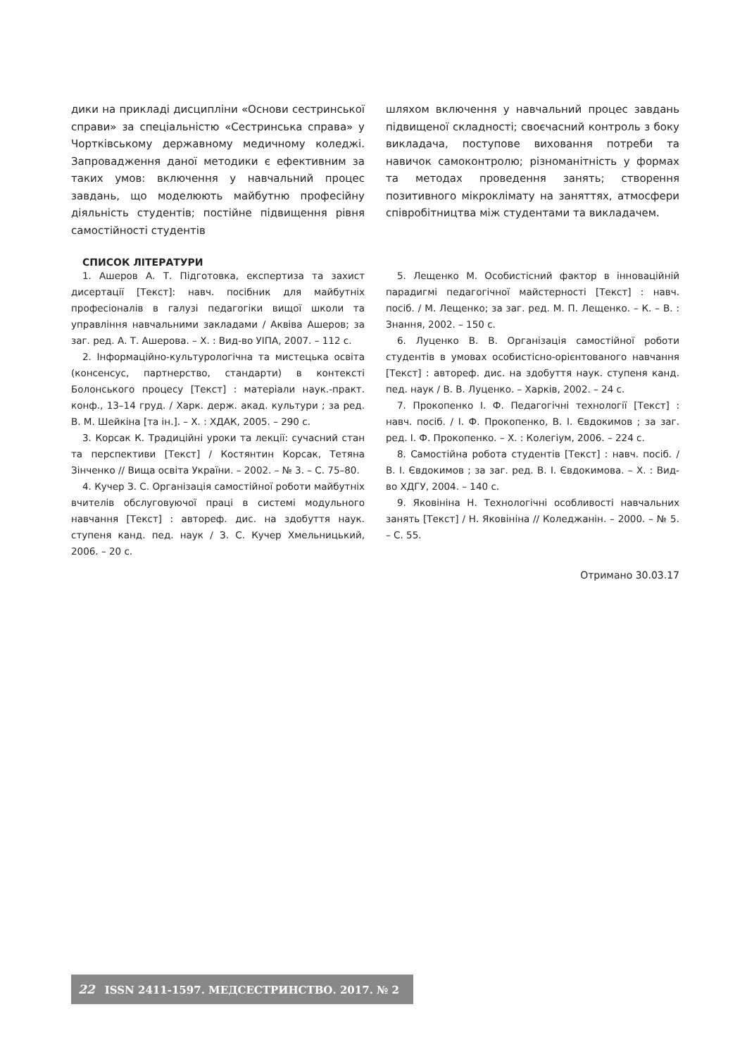дики на прикладі дисципліни «Основи сестринської справи» за спеціальністю «Сестринська справа» у Чортківському державному медичному коледжі. Запровадження даної методики є ефективним за таких умов: включення у навчальний процес завдань, що моделюють майбутню професійну діяльність студентів; постійне підвищення рівня самостійності студентів
шляхом включення у навчальний процес завдань підвищеної складності; своєчасний контроль з боку викладача, поступове виховання потреби та навичок самоконтролю; різноманітність у формах та методах проведення занять; створення позитивного мікроклімату на заняттях, атмосфери співробітництва між студентами та викладачем.
СПИСОК ЛІТЕРАТУРИ
1. Ашеров А. Т. Підготовка, експертиза та захист дисертації [Текст]: навч. посібник для майбутніх професіоналів в галузі педагогіки вищої школи та управління навчальними закладами / Аквіва Ашеров; за заг. ред. А. Т. Ашерова. – Х. : Вид-во УІПА, 2007. – 112 с.
2. Інформаційно-культурологічна та мистецька освіта (консенсус, партнерство, стандарти) в контексті Болонського процесу [Текст] : матеріали наук.-практ. конф., 13–14 груд. / Харк. держ. акад. культури ; за ред. В. М. Шейкіна [та ін.]. – Х. : ХДАК, 2005. – 290 с.
3. Корсак К. Традиційні уроки та лекції: сучасний стан та перспективи [Текст] / Костянтин Корсак, Тетяна Зінченко // Вища освіта України. – 2002. – № 3. – С. 75–80.
4. Кучер З. С. Організація самостійної роботи майбутніх вчителів обслуговуючої праці в системі модульного навчання [Текст] : автореф. дис. на здобуття наук. ступеня канд. пед. наук / З. С. Кучер Хмельницький, 2006. – 20 с.
5. Лещенко М. Особистісний фактор в інноваційній парадигмі педагогічної майстерності [Текст] : навч. посіб. / М. Лещенко; за заг. ред. М. П. Лещенко. – К. – В. : Знання, 2002. – 150 с.
6. Луценко В. В. Організація самостійної роботи студентів в умовах особистісно-орієнтованого навчання [Текст] : автореф. дис. на здобуття наук. ступеня канд. пед. наук / В. В. Луценко. – Харків, 2002. – 24 с.
7. Прокопенко І. Ф. Педагогічні технології [Текст] : навч. посіб. / І. Ф. Прокопенко, В. І. Євдокимов ; за заг. ред. І. Ф. Прокопенко. – Х. : Колегіум, 2006. – 224 с.
8. Самостійна робота студентів [Текст] : навч. посіб. / В. І. Євдокимов ; за заг. ред. В. І. Євдокимова. – Х. : Вид-во ХДГУ, 2004. – 140 с.
9. Яковініна Н. Технологічні особливості навчальних занять [Текст] / Н. Яковініна // Коледжанін. – 2000. – № 5. – С. 55.
Отримано 30.03.17
22 ISSN 2411-1597. МЕДСЕСТРИНСТВО. 2017. № 2